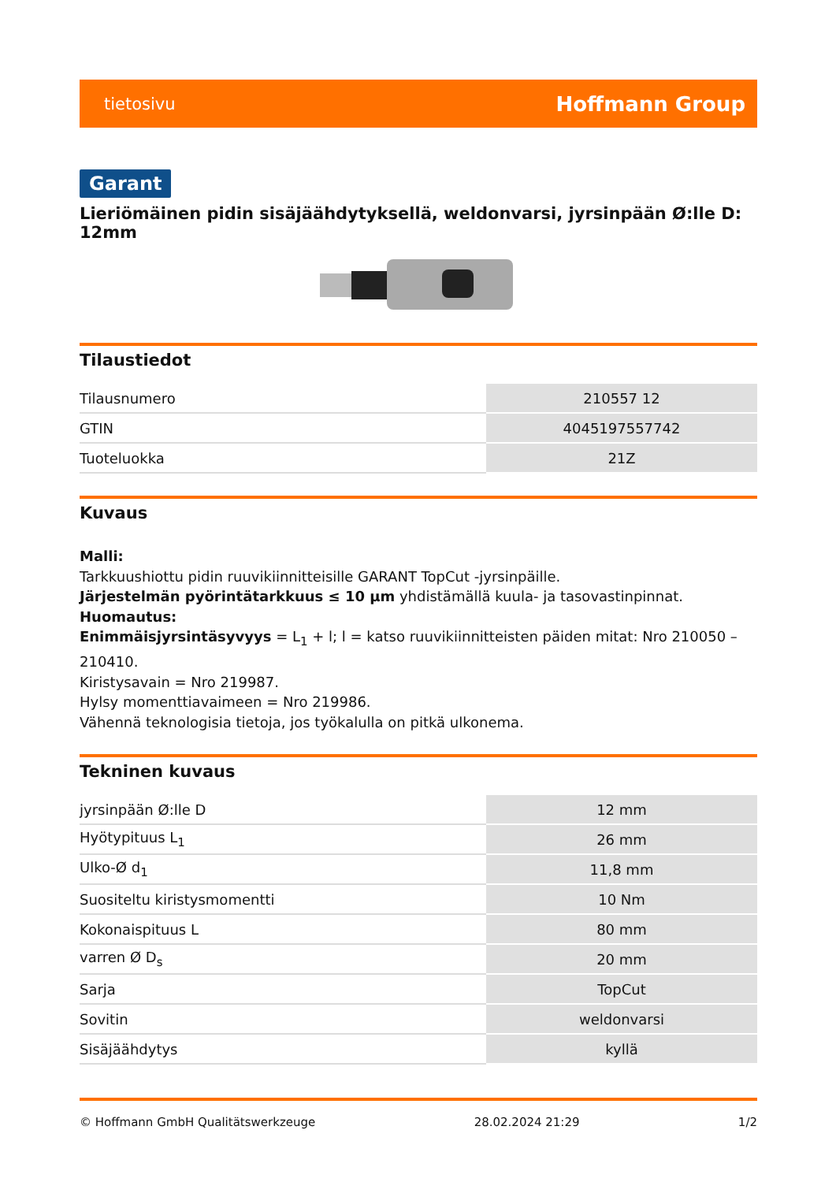tietosivu Hoffmann Group
Garant
Lieriömäinen pidin sisäjäähdytyksellä, weldonvarsi, jyrsinpään Ø:lle D: 12mm
Tilaustiedot
| Tilausnumero | 210557 12 |
| GTIN | 4045197557742 |
| Tuoteluokka | 21Z |
Kuvaus
Malli:
Tarkkuushiottu pidin ruuvikiinnitteisille GARANT TopCut -jyrsinpäille.
Järjestelmän pyörintätarkkuus ≤ 10 µm yhdistämällä kuula- ja tasovastinpinnat.
Huomautus:
Enimmäisjyrsintäsyvyys = L<sub>1</sub> + l; l = katso ruuvikiinnitteisten päiden mitat: Nro 210050 – 210410.
Kiristysavain = Nro 219987.
Hylsy momenttiavaimeen = Nro 219986.
Vähennä teknologisia tietoja, jos työkalulla on pitkä ulkonema.
Tekninen kuvaus
| jyrsinpään Ø:lle D | 12 mm |
| Hyötypituus L<sub>1</sub> | 26 mm |
| Ulko-Ø d<sub>1</sub> | 11,8 mm |
| Suositeltu kiristysmomentti | 10 Nm |
| Kokonaispituus L | 80 mm |
| varren Ø D<sub>s</sub> | 20 mm |
| Sarja | TopCut |
| Sovitin | weldonvarsi |
| Sisäjäähdytys | kyllä |
© Hoffmann GmbH Qualitätswerkzeuge 28.02.2024 21:29 1/2